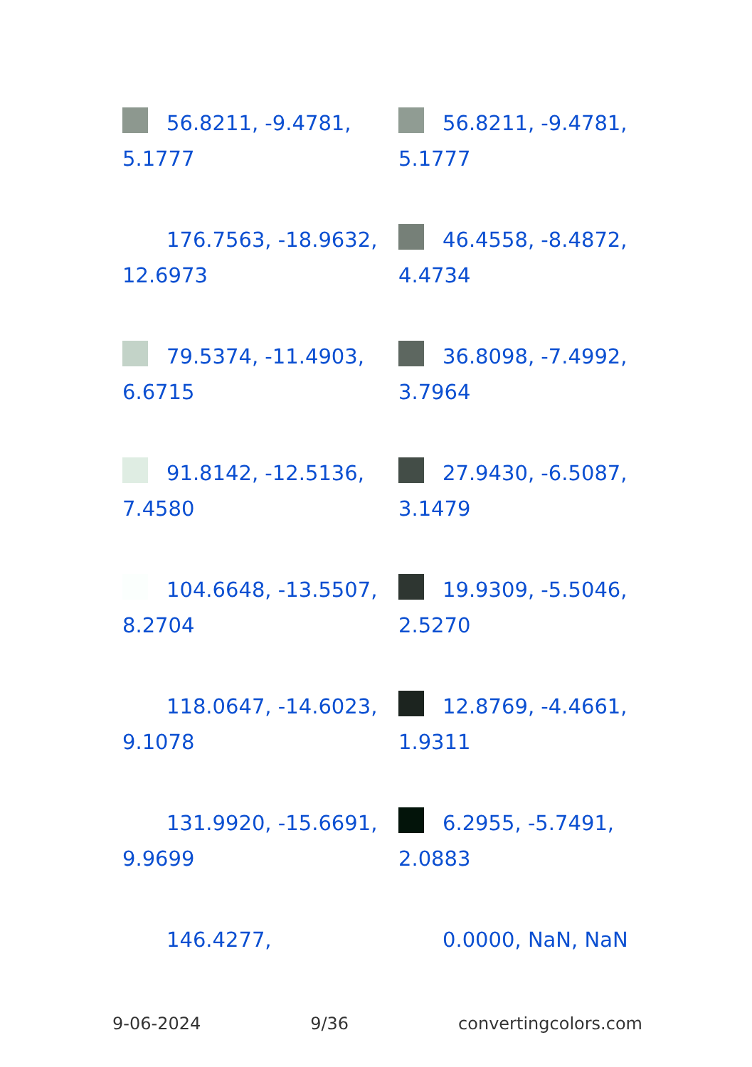56.8211, -9.4781, 5.1777
56.8211, -9.4781, 5.1777
176.7563, -18.9632, 12.6973
46.4558, -8.4872, 4.4734
79.5374, -11.4903, 6.6715
36.8098, -7.4992, 3.7964
91.8142, -12.5136, 7.4580
27.9430, -6.5087, 3.1479
104.6648, -13.5507, 8.2704
19.9309, -5.5046, 2.5270
118.0647, -14.6023, 9.1078
12.8769, -4.4661, 1.9311
131.9920, -15.6691, 9.9699
6.2955, -5.7491, 2.0883
146.4277,
0.0000, NaN, NaN
9-06-2024 9/36 convertingcolors.com